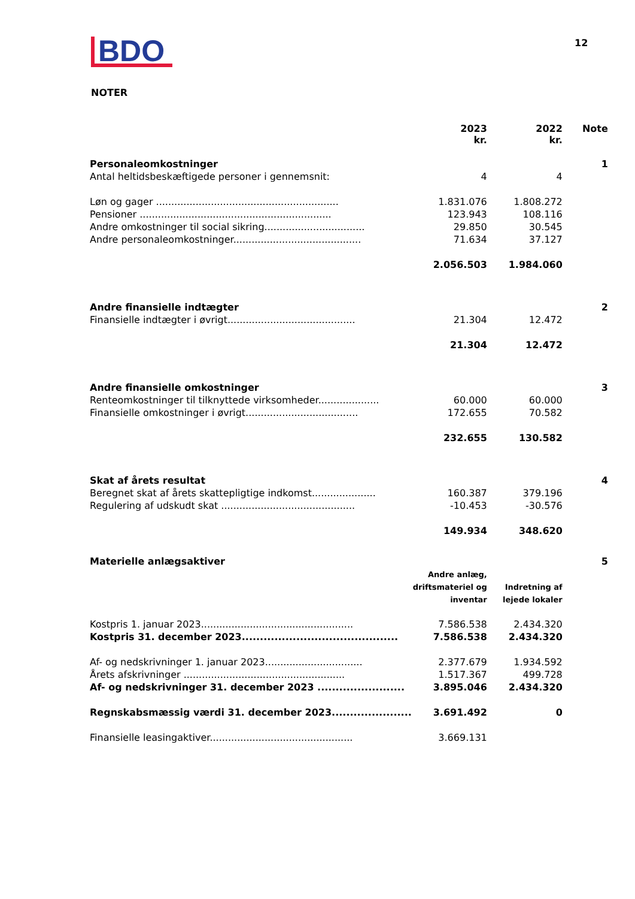BDO
12
NOTER
| | 2023 kr. | 2022 kr. | Note |
| --- | --- | --- | --- |
| Personaleomkostninger | | | 1 |
| Antal heltidsbeskæftigede personer i gennemsnit: | 4 | 4 | |
| Løn og gager ............................................................ | 1.831.076 | 1.808.272 | |
| Pensioner ............................................................... | 123.943 | 108.116 | |
| Andre omkostninger til social sikring................................. | 29.850 | 30.545 | |
| Andre personaleomkostninger.......................................... | 71.634 | 37.127 | |
| | 2.056.503 | 1.984.060 | |
| Andre finansielle indtægter | | | 2 |
| Finansielle indtægter i øvrigt.......................................... | 21.304 | 12.472 | |
| | 21.304 | 12.472 | |
| Andre finansielle omkostninger | | | 3 |
| Renteomkostninger til tilknyttede virksomheder.................... | 60.000 | 60.000 | |
| Finansielle omkostninger i øvrigt..................................... | 172.655 | 70.582 | |
| | 232.655 | 130.582 | |
| Skat af årets resultat | | | 4 |
| Beregnet skat af årets skattepligtige indkomst..................... | 160.387 | 379.196 | |
| Regulering af udskudt skat ............................................ | -10.453 | -30.576 | |
| | 149.934 | 348.620 | |
| Materielle anlægsaktiver | | | 5 |
| | Andre anlæg, driftsmateriel og inventar | Indretning af lejede lokaler | |
| Kostpris 1. januar 2023.................................................. | 7.586.538 | 2.434.320 | |
| Kostpris 31. december 2023........................................... | 7.586.538 | 2.434.320 | |
| Af- og nedskrivninger 1. januar 2023................................ | 2.377.679 | 1.934.592 | |
| Årets afskrivninger ..................................................... | 1.517.367 | 499.728 | |
| Af- og nedskrivninger 31. december 2023 ........................ | 3.895.046 | 2.434.320 | |
| Regnskabsmæssig værdi 31. december 2023...................... | 3.691.492 | 0 | |
| Finansielle leasingaktiver............................................... | 3.669.131 | | |